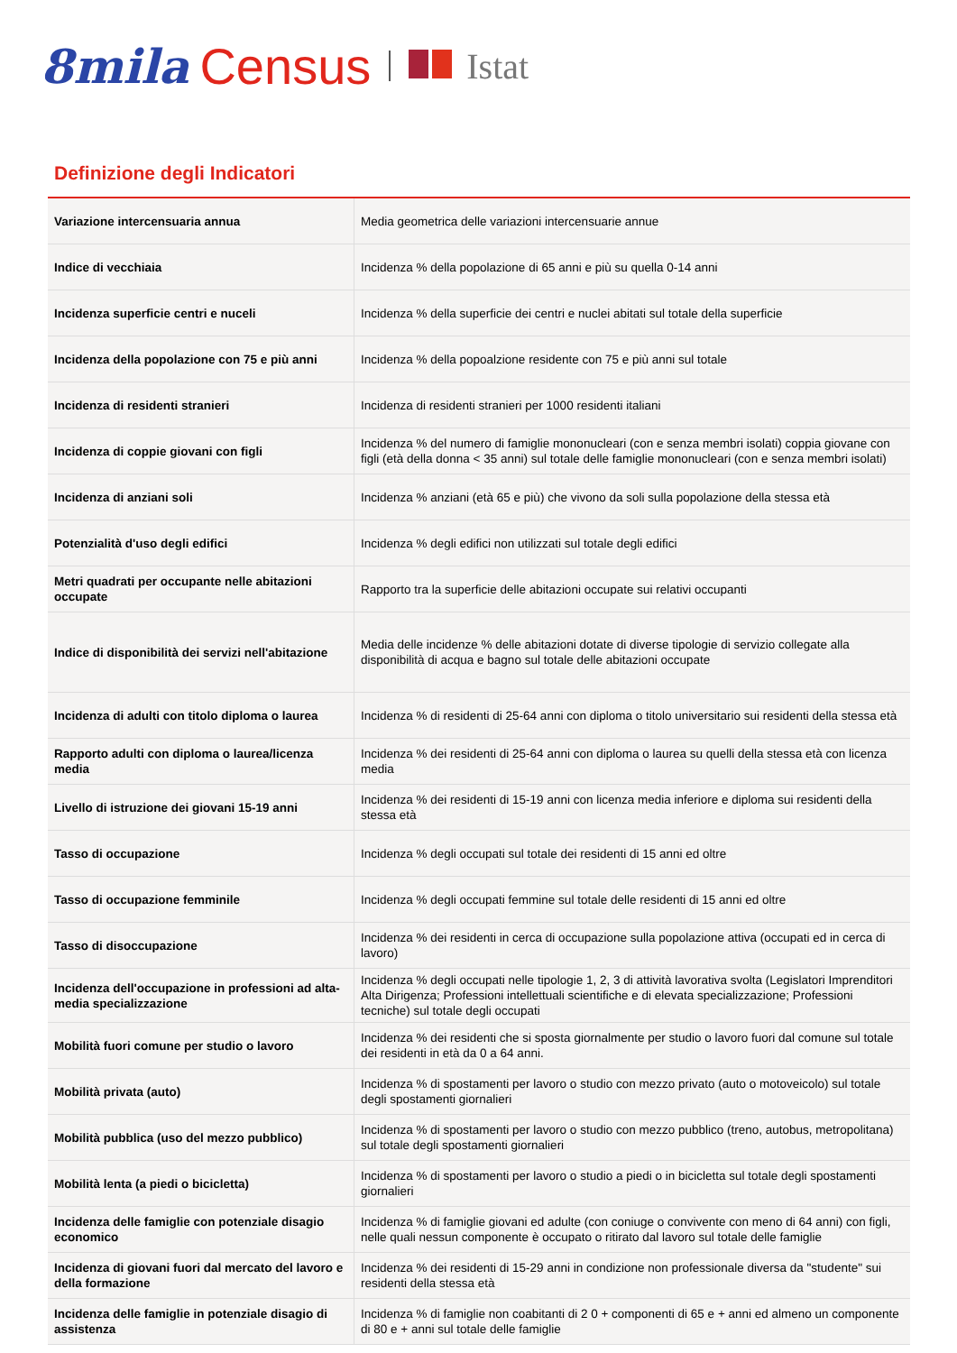8mila Census Istat
Definizione degli Indicatori
| Variazione intercensuaria annua | Media geometrica delle variazioni intercensuarie annue |
| Indice di vecchiaia | Incidenza % della popolazione di 65 anni e più su quella 0-14 anni |
| Incidenza superficie centri e nuceli | Incidenza % della superficie dei centri e nuclei abitati sul totale della superficie |
| Incidenza della popolazione con 75 e più anni | Incidenza % della popoalzione residente con 75 e più anni sul totale |
| Incidenza di residenti stranieri | Incidenza di residenti stranieri per 1000 residenti italiani |
| Incidenza di coppie giovani con figli | Incidenza % del numero di famiglie mononucleari (con e senza membri isolati) coppia giovane con figli (età della donna < 35 anni) sul totale delle famiglie mononucleari (con e senza membri isolati) |
| Incidenza di anziani soli | Incidenza % anziani (età 65 e più) che vivono da soli sulla popolazione della stessa età |
| Potenzialità d'uso degli edifici | Incidenza % degli edifici non utilizzati sul totale degli edifici |
| Metri quadrati per occupante nelle abitazioni occupate | Rapporto tra la superficie delle abitazioni occupate sui relativi occupanti |
| Indice di disponibilità dei servizi nell'abitazione | Media delle incidenze % delle abitazioni dotate di diverse tipologie di servizio collegate alla disponibilità di acqua e bagno sul totale delle abitazioni occupate |
| Incidenza di adulti con titolo diploma o laurea | Incidenza % di residenti di 25-64 anni con diploma o titolo universitario sui residenti della stessa età |
| Rapporto adulti con diploma o laurea/licenza media | Incidenza % dei residenti di 25-64 anni con diploma o laurea su quelli della stessa età con licenza media |
| Livello di istruzione dei giovani 15-19 anni | Incidenza % dei residenti di 15-19 anni con licenza media inferiore e diploma sui residenti della stessa età |
| Tasso di occupazione | Incidenza % degli occupati sul totale dei residenti di 15 anni ed oltre |
| Tasso di occupazione femminile | Incidenza % degli occupati femmine sul totale delle residenti di 15 anni ed oltre |
| Tasso di disoccupazione | Incidenza % dei residenti in cerca di occupazione sulla popolazione attiva (occupati ed in cerca di lavoro) |
| Incidenza dell'occupazione in professioni ad alta-media specializzazione | Incidenza % degli occupati nelle tipologie 1, 2, 3 di attività lavorativa svolta (Legislatori Imprenditori Alta Dirigenza; Professioni intellettuali scientifiche e di elevata specializzazione; Professioni tecniche) sul totale degli occupati |
| Mobilità fuori comune per studio o lavoro | Incidenza % dei residenti che si sposta giornalmente per studio o lavoro fuori dal comune sul totale dei residenti in età da 0 a 64 anni. |
| Mobilità privata (auto) | Incidenza % di spostamenti per lavoro o studio con mezzo privato (auto o motoveicolo) sul totale degli spostamenti giornalieri |
| Mobilità pubblica (uso del mezzo pubblico) | Incidenza % di spostamenti per lavoro o studio con mezzo pubblico (treno, autobus, metropolitana) sul totale degli spostamenti giornalieri |
| Mobilità lenta (a piedi o bicicletta) | Incidenza % di spostamenti per lavoro o studio a piedi o in bicicletta sul totale degli spostamenti giornalieri |
| Incidenza delle famiglie con potenziale disagio economico | Incidenza % di famiglie giovani ed adulte (con coniuge o convivente con meno di 64 anni) con figli, nelle quali nessun componente è occupato o ritirato dal lavoro sul totale delle famiglie |
| Incidenza di giovani fuori dal mercato del lavoro e della formazione | Incidenza % dei residenti di 15-29 anni in condizione non professionale diversa da "studente" sui residenti della stessa età |
| Incidenza delle famiglie in potenziale disagio di assistenza | Incidenza % di famiglie non coabitanti di 2 0 + componenti di 65 e + anni ed almeno un componente di 80 e + anni sul totale delle famiglie |